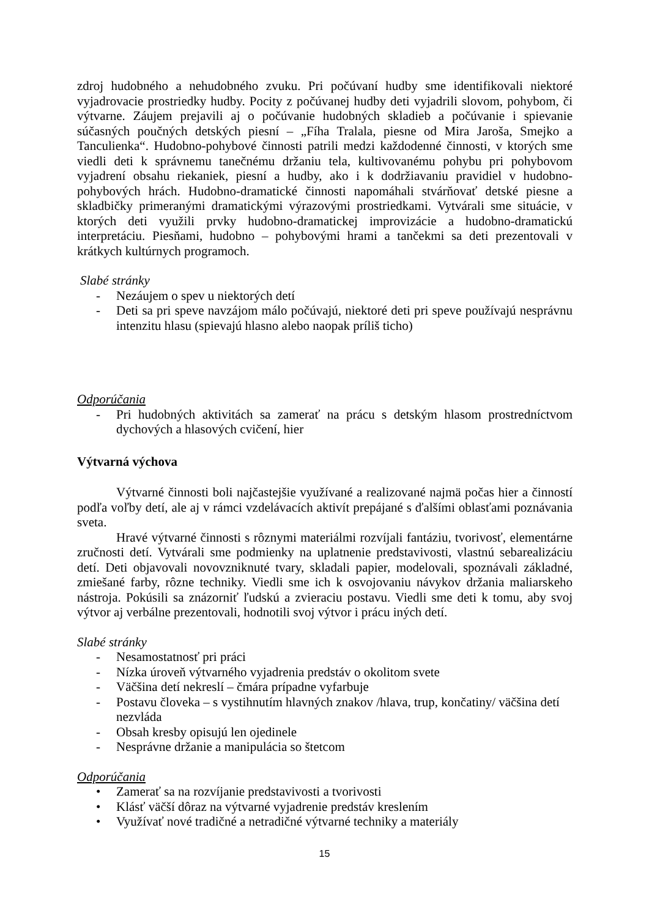zdroj hudobného a nehudobného zvuku. Pri počúvaní hudby sme identifikovali niektoré vyjadrovacie prostriedky hudby. Pocity z počúvanej hudby deti vyjadrili slovom, pohybom, či výtvarne. Záujem prejavili aj o počúvanie hudobných skladieb a počúvanie i spievanie súčasných poučných detských piesní – „Fíha Tralala, piesne od Mira Jaroša, Smejko a Tanculienka“. Hudobno-pohybové činnosti patrili medzi každodenné činnosti, v ktorých sme viedli deti k správnemu tanečnému držaniu tela, kultivovanému pohybu pri pohybovom vyjadrení obsahu riekaniek, piesní a hudby, ako i k dodržiavaniu pravidiel v hudobno-pohybových hrách. Hudobno-dramatické činnosti napomáhali stvárňovať detské piesne a skladbičky primeranými dramatickými výrazovými prostriedkami. Vytvárali sme situácie, v ktorých deti využili prvky hudobno-dramatickej improvizácie a hudobno-dramatickú interpretáciu. Piesňami, hudobno – pohybovými hrami a tančekmi sa deti prezentovali v krátkych kultúrnych programoch.
Slabé stránky
- Nezáujem o spev u niektorých detí
- Deti sa pri speve navzájom málo počúvajú, niektoré deti pri speve používajú nesprávnu intenzitu hlasu (spievajú hlasno alebo naopak príliš ticho)
Odporúčania
- Pri hudobných aktivitách sa zamerať na prácu s detským hlasom prostredníctvom dychových a hlasových cvičení, hier
Výtvarná výchova
Výtvarné činnosti boli najčastejšie využívané a realizované najmä počas hier a činností podľa voľby detí, ale aj v rámci vzdelávacích aktivít prepájané s ďalšími oblasťami poznávania sveta.
Hravé výtvarné činnosti s rôznymi materiálmi rozvíjali fantáziu, tvorivosť, elementárne zručnosti detí. Vytvárali sme podmienky na uplatnenie predstavivosti, vlastnú sebarealizáciu detí. Deti objavovali novovzniknuté tvary, skladali papier, modelovali, spoznávali základné, zmiešané farby, rôzne techniky. Viedli sme ich k osvojovaniu návykov držania maliarskeho nástroja. Pokúsili sa znázorniť ľudskú a zvieraciu postavu. Viedli sme deti k tomu, aby svoj výtvor aj verbálne prezentovali, hodnotili svoj výtvor i prácu iných detí.
Slabé stránky
- Nesamostatnosť pri práci
- Nízka úroveň výtvarného vyjadrenia predstáv o okolitom svete
- Väčšina detí nekreslí – čmára prípadne vyfarbuje
- Postavu človeka – s vystihnutím hlavných znakov /hlava, trup, končatiny/ väčšina detí nezvláda
- Obsah kresby opisujú len ojedinele
- Nesprávne držanie a manipulácia so štetcom
Odporúčania
• Zamerať sa na rozvíjanie predstavivosti a tvorivosti
• Klásť väčší dôraz na výtvarné vyjadrenie predstáv kreslením
• Využívať nové tradičné a netradičné výtvarné techniky a materiály
15